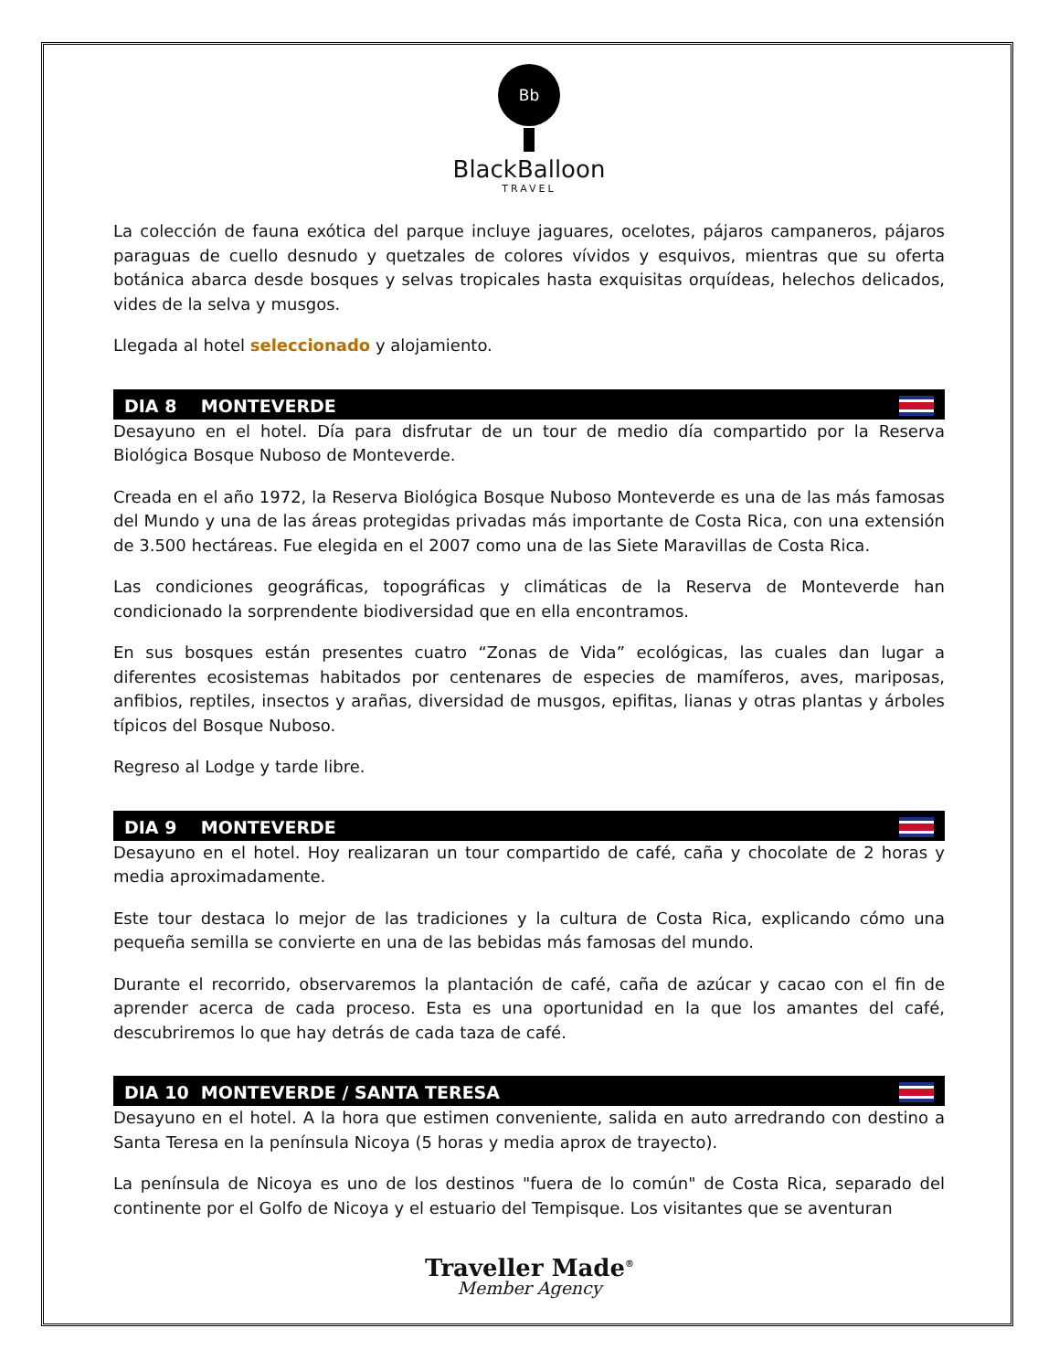Bb
BlackBalloon
TRAVEL
La colección de fauna exótica del parque incluye jaguares, ocelotes, pájaros campaneros, pájaros paraguas de cuello desnudo y quetzales de colores vívidos y esquivos, mientras que su oferta botánica abarca desde bosques y selvas tropicales hasta exquisitas orquídeas, helechos delicados, vides de la selva y musgos.
Llegada al hotel seleccionado y alojamiento.
DIA 8 MONTEVERDE
Desayuno en el hotel. Día para disfrutar de un tour de medio día compartido por la Reserva Biológica Bosque Nuboso de Monteverde.
Creada en el año 1972, la Reserva Biológica Bosque Nuboso Monteverde es una de las más famosas del Mundo y una de las áreas protegidas privadas más importante de Costa Rica, con una extensión de 3.500 hectáreas. Fue elegida en el 2007 como una de las Siete Maravillas de Costa Rica.
Las condiciones geográficas, topográficas y climáticas de la Reserva de Monteverde han condicionado la sorprendente biodiversidad que en ella encontramos.
En sus bosques están presentes cuatro “Zonas de Vida” ecológicas, las cuales dan lugar a diferentes ecosistemas habitados por centenares de especies de mamíferos, aves, mariposas, anfibios, reptiles, insectos y arañas, diversidad de musgos, epifitas, lianas y otras plantas y árboles típicos del Bosque Nuboso.
Regreso al Lodge y tarde libre.
DIA 9 MONTEVERDE
Desayuno en el hotel. Hoy realizaran un tour compartido de café, caña y chocolate de 2 horas y media aproximadamente.
Este tour destaca lo mejor de las tradiciones y la cultura de Costa Rica, explicando cómo una pequeña semilla se convierte en una de las bebidas más famosas del mundo.
Durante el recorrido, observaremos la plantación de café, caña de azúcar y cacao con el fin de aprender acerca de cada proceso. Esta es una oportunidad en la que los amantes del café, descubriremos lo que hay detrás de cada taza de café.
DIA 10 MONTEVERDE / SANTA TERESA
Desayuno en el hotel. A la hora que estimen conveniente, salida en auto arredrando con destino a Santa Teresa en la península Nicoya (5 horas y media aprox de trayecto).
La península de Nicoya es uno de los destinos "fuera de lo común" de Costa Rica, separado del continente por el Golfo de Nicoya y el estuario del Tempisque. Los visitantes que se aventuran
Traveller Made<sup>®</sup>
Member Agency